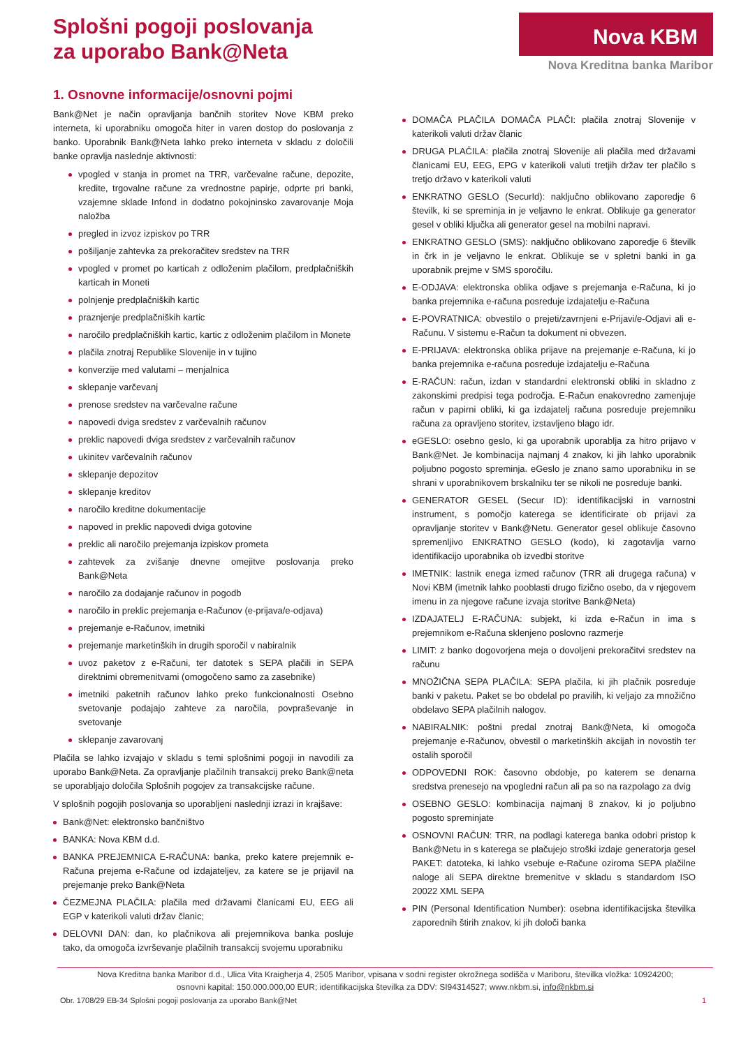Splošni pogoji poslovanja
za uporabo Bank@Neta
Nova KBM
Nova Kreditna banka Maribor
1. Osnovne informacije/osnovni pojmi
Bank@Net je način opravljanja bančnih storitev Nove KBM preko interneta, ki uporabniku omogoča hiter in varen dostop do poslovanja z banko. Uporabnik Bank@Neta lahko preko interneta v skladu z določili banke opravlja naslednje aktivnosti:
vpogled v stanja in promet na TRR, varčevalne račune, depozite, kredite, trgovalne račune za vrednostne papirje, odprte pri banki, vzajemne sklade Infond in dodatno pokojninsko zavarovanje Moja naložba
pregled in izvoz izpiskov po TRR
pošiljanje zahtevka za prekoračitev sredstev na TRR
vpogled v promet po karticah z odloženim plačilom, predplačniških karticah in Moneti
polnjenje predplačniških kartic
praznjenje predplačniških kartic
naročilo predplačniških kartic, kartic z odloženim plačilom in Monete
plačila znotraj Republike Slovenije in v tujino
konverzije med valutami – menjalnica
sklepanje varčevanj
prenose sredstev na varčevalne račune
napovedi dviga sredstev z varčevalnih računov
preklic napovedi dviga sredstev z varčevalnih računov
ukinitev varčevalnih računov
sklepanje depozitov
sklepanje kreditov
naročilo kreditne dokumentacije
napoved in preklic napovedi dviga gotovine
preklic ali naročilo prejemanja izpiskov prometa
zahtevek za zvišanje dnevne omejitve poslovanja preko Bank@Neta
naročilo za dodajanje računov in pogodb
naročilo in preklic prejemanja e-Računov (e-prijava/e-odjava)
prejemanje e-Računov, imetniki
prejemanje marketinških in drugih sporočil v nabiralnik
uvoz paketov z e-Računi, ter datotek s SEPA plačili in SEPA direktnimi obremenitvami (omogočeno samo za zasebnike)
imetniki paketnih računov lahko preko funkcionalnosti Osebno svetovanje podajajo zahteve za naročila, povpraševanje in svetovanje
sklepanje zavarovanj
Plačila se lahko izvajajo v skladu s temi splošnimi pogoji in navodili za uporabo Bank@Neta. Za opravljanje plačilnih transakcij preko Bank@neta se uporabljajo določila Splošnih pogojev za transakcijske račune.
V splošnih pogojih poslovanja so uporabljeni naslednji izrazi in krajšave:
Bank@Net: elektronsko bančništvo
BANKA: Nova KBM d.d.
BANKA PREJEMNICA E-RAČUNA: banka, preko katere prejemnik e-Računa prejema e-Račune od izdajateljev, za katere se je prijavil na prejemanje preko Bank@Neta
ČEZMEJNA PLAČILA: plačila med državami članicami EU, EEG ali EGP v katerikoli valuti držav članic;
DELOVNI DAN: dan, ko plačnikova ali prejemnikova banka posluje tako, da omogoča izvrševanje plačilnih transakcij svojemu uporabniku
DOMAČA PLAČILA DOMAČA PLAČI: plačila znotraj Slovenije v katerikoli valuti držav članic
DRUGA PLAČILA: plačila znotraj Slovenije ali plačila med državami članicami EU, EEG, EPG v katerikoli valuti tretjih držav ter plačilo s tretjo državo v katerikoli valuti
ENKRATNO GESLO (SecurId): naključno oblikovano zaporedje 6 številk, ki se spreminja in je veljavno le enkrat. Oblikuje ga generator gesel v obliki ključka ali generator gesel na mobilni napravi.
ENKRATNO GESLO (SMS): naključno oblikovano zaporedje 6 številk in črk in je veljavno le enkrat. Oblikuje se v spletni banki in ga uporabnik prejme v SMS sporočilu.
E-ODJAVA: elektronska oblika odjave s prejemanja e-Računa, ki jo banka prejemnika e-računa posreduje izdajatelju e-Računa
E-POVRATNICA: obvestilo o prejeti/zavrnjeni e-Prijavi/e-Odjavi ali e-Računu. V sistemu e-Račun ta dokument ni obvezen.
E-PRIJAVA: elektronska oblika prijave na prejemanje e-Računa, ki jo banka prejemnika e-računa posreduje izdajatelju e-Računa
E-RAČUN: račun, izdan v standardni elektronski obliki in skladno z zakonskimi predpisi tega področja. E-Račun enakovredno zamenjuje račun v papirni obliki, ki ga izdajatelj računa posreduje prejemniku računa za opravljeno storitev, izstavljeno blago idr.
eGESLO: osebno geslo, ki ga uporabnik uporablja za hitro prijavo v Bank@Net. Je kombinacija najmanj 4 znakov, ki jih lahko uporabnik poljubno pogosto spreminja. eGeslo je znano samo uporabniku in se shrani v uporabnikovem brskalniku ter se nikoli ne posreduje banki.
GENERATOR GESEL (Secur ID): identifikacijski in varnostni instrument, s pomočjo katerega se identificirate ob prijavi za opravljanje storitev v Bank@Netu. Generator gesel oblikuje časovno spremenljivo ENKRATNO GESLO (kodo), ki zagotavlja varno identifikacijo uporabnika ob izvedbi storitve
IMETNIK: lastnik enega izmed računov (TRR ali drugega računa) v Novi KBM (imetnik lahko pooblasti drugo fizično osebo, da v njegovem imenu in za njegove račune izvaja storitve Bank@Neta)
IZDAJATELJ E-RAČUNA: subjekt, ki izda e-Račun in ima s prejemnikom e-Računa sklenjeno poslovno razmerje
LIMIT: z banko dogovorjena meja o dovoljeni prekoračitvi sredstev na računu
MNOŽIČNA SEPA PLAČILA: SEPA plačila, ki jih plačnik posreduje banki v paketu. Paket se bo obdelal po pravilih, ki veljajo za množično obdelavo SEPA plačilnih nalogov.
NABIRALNIK: poštni predal znotraj Bank@Neta, ki omogoča prejemanje e-Računov, obvestil o marketinških akcijah in novostih ter ostalih sporočil
ODPOVEDNI ROK: časovno obdobje, po katerem se denarna sredstva prenesejo na vpogledni račun ali pa so na razpolago za dvig
OSEBNO GESLO: kombinacija najmanj 8 znakov, ki jo poljubno pogosto spreminjate
OSNOVNI RAČUN: TRR, na podlagi katerega banka odobri pristop k Bank@Netu in s katerega se plačujejo stroški izdaje generatorja gesel PAKET: datoteka, ki lahko vsebuje e-Račune oziroma SEPA plačilne naloge ali SEPA direktne bremenitve v skladu s standardom ISO 20022 XML SEPA
PIN (Personal Identification Number): osebna identifikacijska številka zaporednih štirih znakov, ki jih določi banka
Nova Kreditna banka Maribor d.d., Ulica Vita Kraigherja 4, 2505 Maribor, vpisana v sodni register okrožnega sodišča v Mariboru, številka vložka: 10924200;
osnovni kapital: 150.000.000,00 EUR; identifikacijska številka za DDV: SI94314527; www.nkbm.si, info@nkbm.si
Obr. 1708/29 EB-34 Splošni pogoji poslovanja za uporabo Bank@Net 1